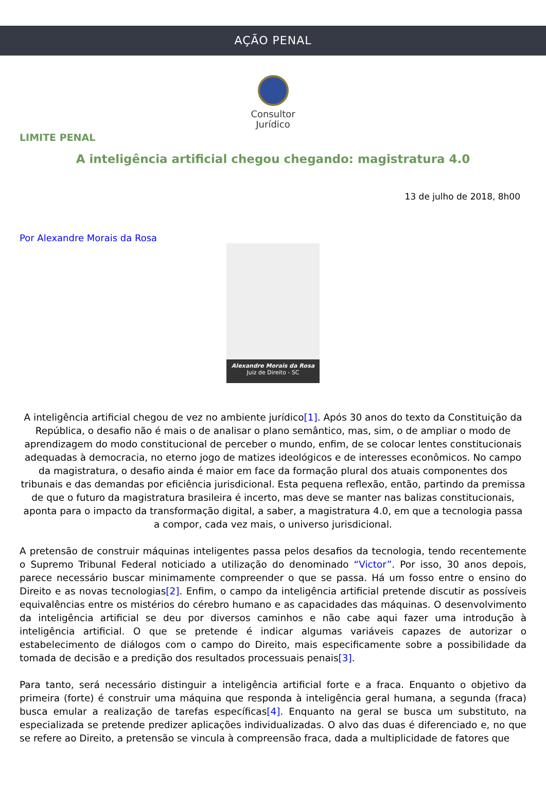AÇÃO PENAL
Consultor
Jurídico
LIMITE PENAL
A inteligência artificial chegou chegando: magistratura 4.0
13 de julho de 2018, 8h00
Por Alexandre Morais da Rosa
Alexandre Morais da Rosa
Juiz de Direito - SC
A inteligência artificial chegou de vez no ambiente jurídico[1]. Após 30 anos do texto da Constituição da República, o desafio não é mais o de analisar o plano semântico, mas, sim, o de ampliar o modo de aprendizagem do modo constitucional de perceber o mundo, enfim, de se colocar lentes constitucionais adequadas à democracia, no eterno jogo de matizes ideológicos e de interesses econômicos. No campo da magistratura, o desafio ainda é maior em face da formação plural dos atuais componentes dos tribunais e das demandas por eficiência jurisdicional. Esta pequena reflexão, então, partindo da premissa de que o futuro da magistratura brasileira é incerto, mas deve se manter nas balizas constitucionais, aponta para o impacto da transformação digital, a saber, a magistratura 4.0, em que a tecnologia passa a compor, cada vez mais, o universo jurisdicional.
A pretensão de construir máquinas inteligentes passa pelos desafios da tecnologia, tendo recentemente o Supremo Tribunal Federal noticiado a utilização do denominado “Victor”. Por isso, 30 anos depois, parece necessário buscar minimamente compreender o que se passa. Há um fosso entre o ensino do Direito e as novas tecnologias[2]. Enfim, o campo da inteligência artificial pretende discutir as possíveis equivalências entre os mistérios do cérebro humano e as capacidades das máquinas. O desenvolvimento da inteligência artificial se deu por diversos caminhos e não cabe aqui fazer uma introdução à inteligência artificial. O que se pretende é indicar algumas variáveis capazes de autorizar o estabelecimento de diálogos com o campo do Direito, mais especificamente sobre a possibilidade da tomada de decisão e a predição dos resultados processuais penais[3].
Para tanto, será necessário distinguir a inteligência artificial forte e a fraca. Enquanto o objetivo da primeira (forte) é construir uma máquina que responda à inteligência geral humana, a segunda (fraca) busca emular a realização de tarefas específicas[4]. Enquanto na geral se busca um substituto, na especializada se pretende predizer aplicações individualizadas. O alvo das duas é diferenciado e, no que se refere ao Direito, a pretensão se vincula à compreensão fraca, dada a multiplicidade de fatores que